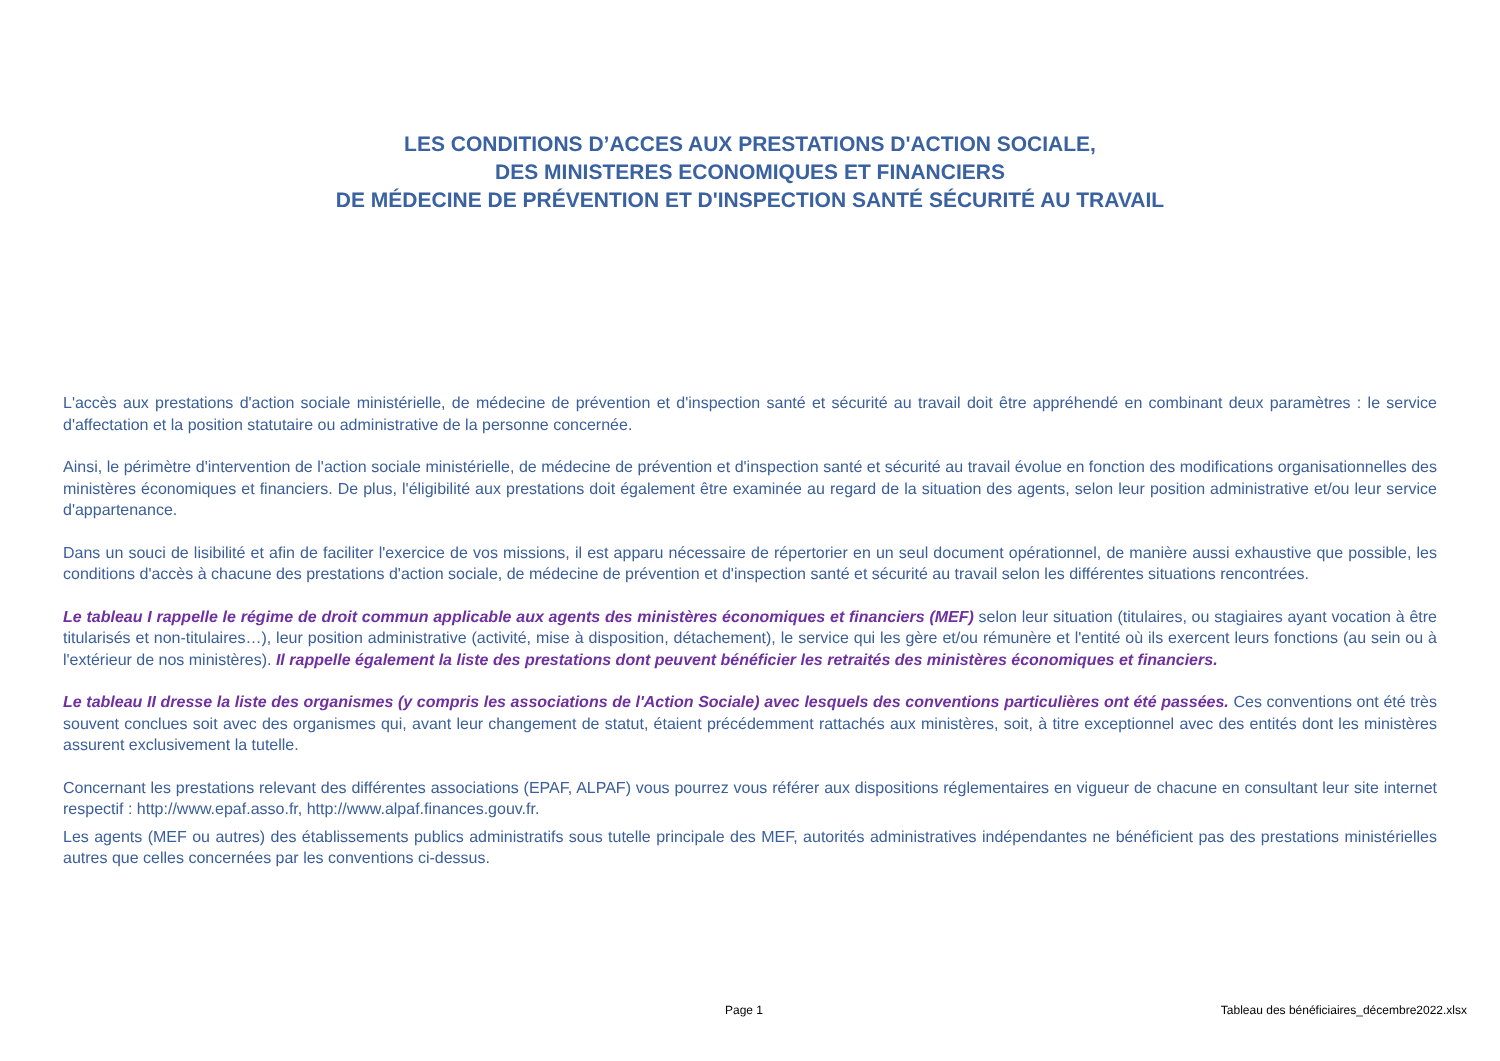LES CONDITIONS D’ACCES AUX PRESTATIONS D'ACTION SOCIALE,
DES MINISTERES ECONOMIQUES ET FINANCIERS
DE MÉDECINE DE PRÉVENTION ET D'INSPECTION SANTÉ SÉCURITÉ AU TRAVAIL
L'accès aux prestations d'action sociale ministérielle, de médecine de prévention et d'inspection santé et sécurité au travail doit être appréhendé en combinant deux paramètres : le service d'affectation et la position statutaire ou administrative de la personne concernée.
Ainsi, le périmètre d'intervention de l'action sociale ministérielle, de médecine de prévention et d'inspection santé et sécurité au travail évolue en fonction des modifications organisationnelles des ministères économiques et financiers. De plus, l'éligibilité aux prestations doit également être examinée au regard de la situation des agents, selon leur position administrative et/ou leur service d'appartenance.
Dans un souci de lisibilité et afin de faciliter l'exercice de vos missions, il est apparu nécessaire de répertorier en un seul document opérationnel, de manière aussi exhaustive que possible, les conditions d'accès à chacune des prestations d'action sociale, de médecine de prévention et d'inspection santé et sécurité au travail selon les différentes situations rencontrées.
Le tableau I rappelle le régime de droit commun applicable aux agents des ministères économiques et financiers (MEF) selon leur situation (titulaires, ou stagiaires ayant vocation à être titularisés et non-titulaires…), leur position administrative (activité, mise à disposition, détachement), le service qui les gère et/ou rémunère et l'entité où ils exercent leurs fonctions (au sein ou à l'extérieur de nos ministères). Il rappelle également la liste des prestations dont peuvent bénéficier les retraités des ministères économiques et financiers.
Le tableau II dresse la liste des organismes (y compris les associations de l'Action Sociale) avec lesquels des conventions particulières ont été passées. Ces conventions ont été très souvent conclues soit avec des organismes qui, avant leur changement de statut, étaient précédemment rattachés aux ministères, soit, à titre exceptionnel avec des entités dont les ministères assurent exclusivement la tutelle.
Concernant les prestations relevant des différentes associations (EPAF, ALPAF) vous pourrez vous référer aux dispositions réglementaires en vigueur de chacune en consultant leur site internet respectif : http://www.epaf.asso.fr, http://www.alpaf.finances.gouv.fr.
Les agents (MEF ou autres) des établissements publics administratifs sous tutelle principale des MEF, autorités administratives indépendantes ne bénéficient pas des prestations ministérielles autres que celles concernées par les conventions ci-dessus.
Page 1 Tableau des bénéficiaires_décembre2022.xlsx